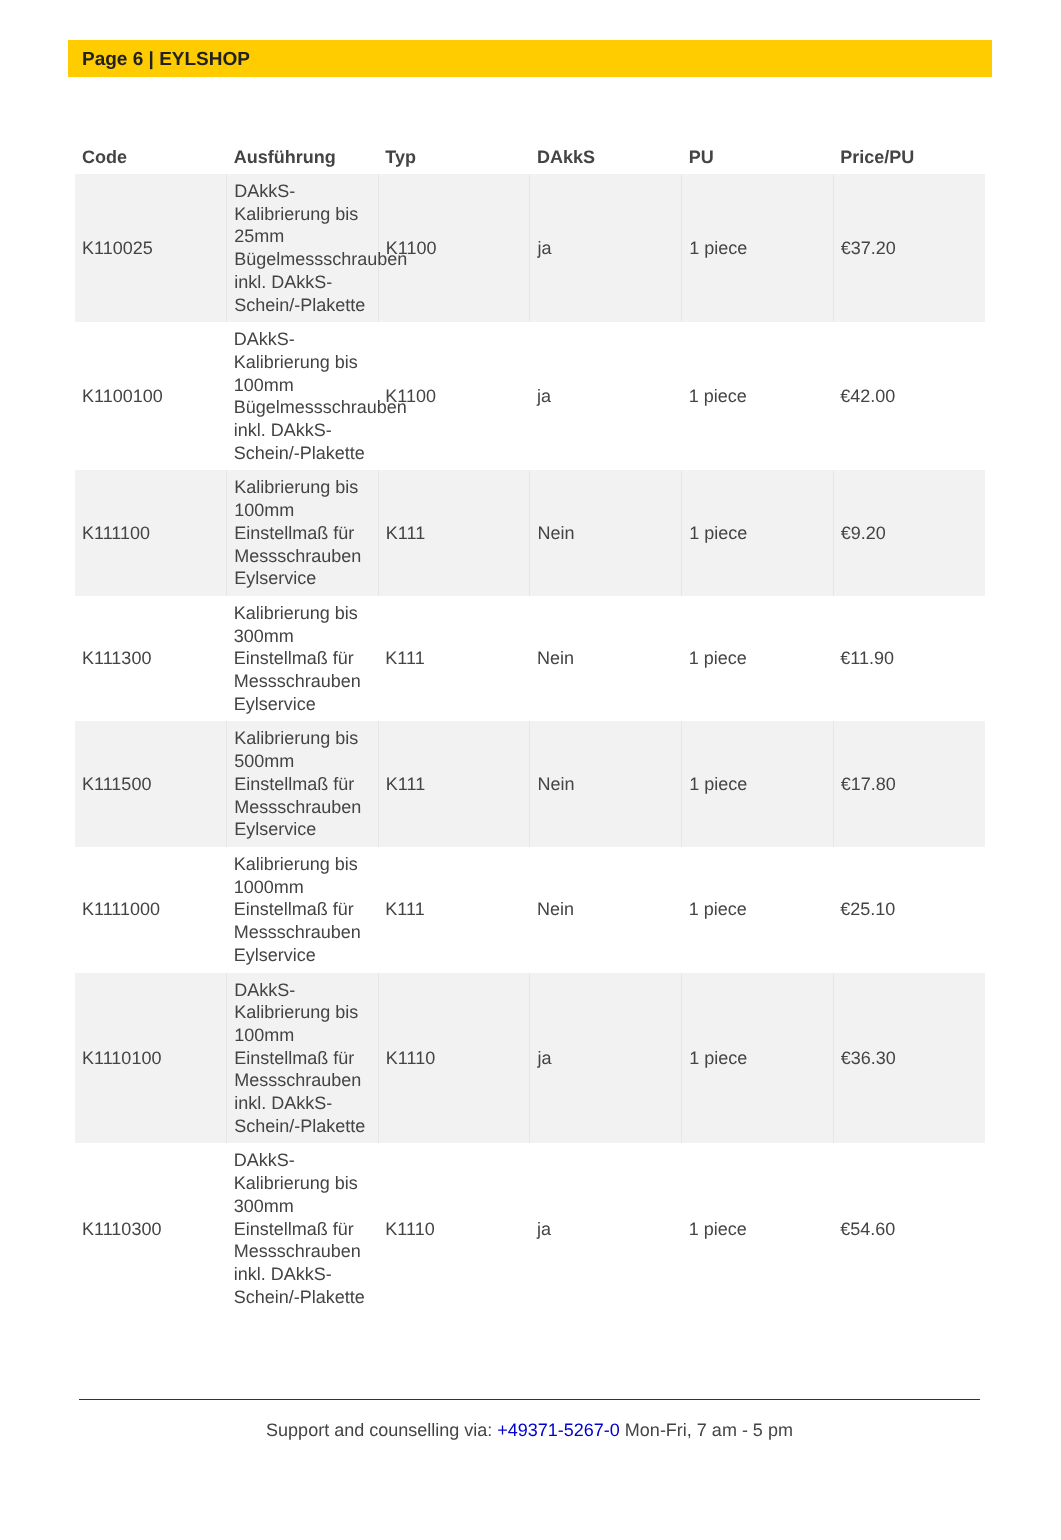Page 6 | EYLSHOP
| Code | Ausführung | Typ | DAkkS | PU | Price/PU |
| --- | --- | --- | --- | --- | --- |
| K110025 | DAkkS-Kalibrierung bis 25mm Bügelmessschrauben inkl. DAkkS-Schein/-Plakette | K1100 | ja | 1 piece | €37.20 |
| K1100100 | DAkkS-Kalibrierung bis 100mm Bügelmessschrauben inkl. DAkkS-Schein/-Plakette | K1100 | ja | 1 piece | €42.00 |
| K111100 | Kalibrierung bis 100mm Einstellmaß für Messschrauben Eylservice | K111 | Nein | 1 piece | €9.20 |
| K111300 | Kalibrierung bis 300mm Einstellmaß für Messschrauben Eylservice | K111 | Nein | 1 piece | €11.90 |
| K111500 | Kalibrierung bis 500mm Einstellmaß für Messschrauben Eylservice | K111 | Nein | 1 piece | €17.80 |
| K1111000 | Kalibrierung bis 1000mm Einstellmaß für Messschrauben Eylservice | K111 | Nein | 1 piece | €25.10 |
| K1110100 | DAkkS-Kalibrierung bis 100mm Einstellmaß für Messschrauben inkl. DAkkS-Schein/-Plakette | K1110 | ja | 1 piece | €36.30 |
| K1110300 | DAkkS-Kalibrierung bis 300mm Einstellmaß für Messschrauben inkl. DAkkS-Schein/-Plakette | K1110 | ja | 1 piece | €54.60 |
Support and counselling via: +49371-5267-0 Mon-Fri, 7 am - 5 pm